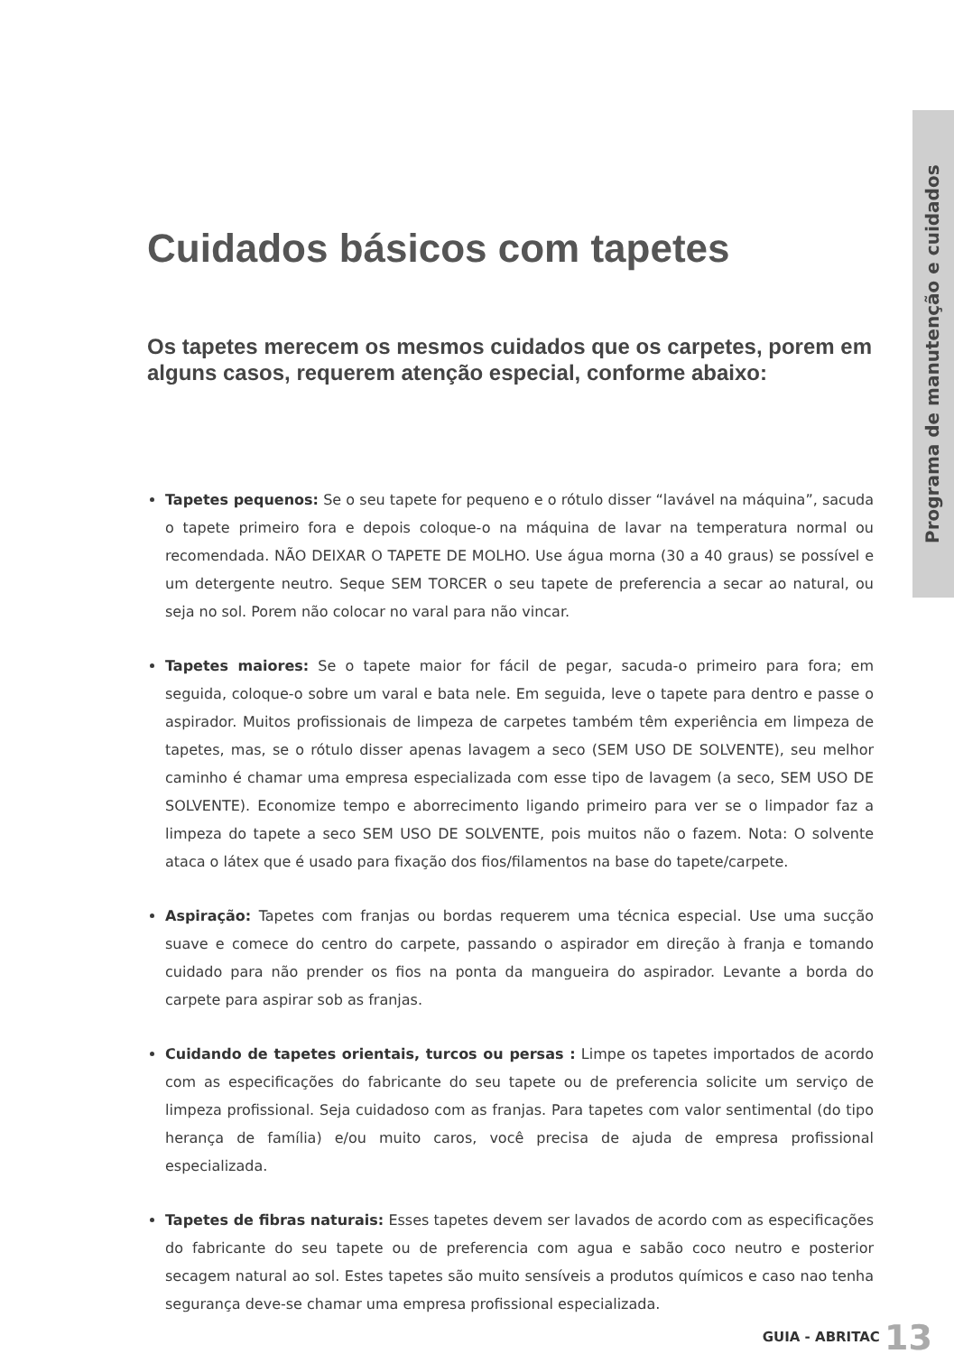Programa de manutenção e cuidados
Cuidados básicos com tapetes
Os tapetes merecem os mesmos cuidados que os carpetes, porem em alguns casos, requerem atenção especial, conforme abaixo:
Tapetes pequenos: Se o seu tapete for pequeno e o rótulo disser “lavável na máquina”, sacuda o tapete primeiro fora e depois coloque-o na máquina de lavar na temperatura normal ou recomendada. NÃO DEIXAR O TAPETE DE MOLHO. Use água morna (30 a 40 graus) se possível e um detergente neutro. Seque SEM TORCER o seu tapete de preferencia a secar ao natural, ou seja no sol. Porem não colocar no varal para não vincar.
Tapetes maiores: Se o tapete maior for fácil de pegar, sacuda-o primeiro para fora; em seguida, coloque-o sobre um varal e bata nele. Em seguida, leve o tapete para dentro e passe o aspirador. Muitos profissionais de limpeza de carpetes também têm experiência em limpeza de tapetes, mas, se o rótulo disser apenas lavagem a seco (SEM USO DE SOLVENTE), seu melhor caminho é chamar uma empresa especializada com esse tipo de lavagem (a seco, SEM USO DE SOLVENTE). Economize tempo e aborrecimento ligando primeiro para ver se o limpador faz a limpeza do tapete a seco SEM USO DE SOLVENTE, pois muitos não o fazem. Nota: O solvente ataca o látex que é usado para fixação dos fios/filamentos na base do tapete/carpete.
Aspiração: Tapetes com franjas ou bordas requerem uma técnica especial. Use uma sucção suave e comece do centro do carpete, passando o aspirador em direção à franja e tomando cuidado para não prender os fios na ponta da mangueira do aspirador. Levante a borda do carpete para aspirar sob as franjas.
Cuidando de tapetes orientais, turcos ou persas : Limpe os tapetes importados de acordo com as especificações do fabricante do seu tapete ou de preferencia solicite um serviço de limpeza profissional. Seja cuidadoso com as franjas. Para tapetes com valor sentimental (do tipo herança de família) e/ou muito caros, você precisa de ajuda de empresa profissional especializada.
Tapetes de fibras naturais: Esses tapetes devem ser lavados de acordo com as especificações do fabricante do seu tapete ou de preferencia com agua e sabão coco neutro e posterior secagem natural ao sol. Estes tapetes são muito sensíveis a produtos químicos e caso nao tenha segurança deve-se chamar uma empresa profissional especializada.
GUIA - ABRITAC 13